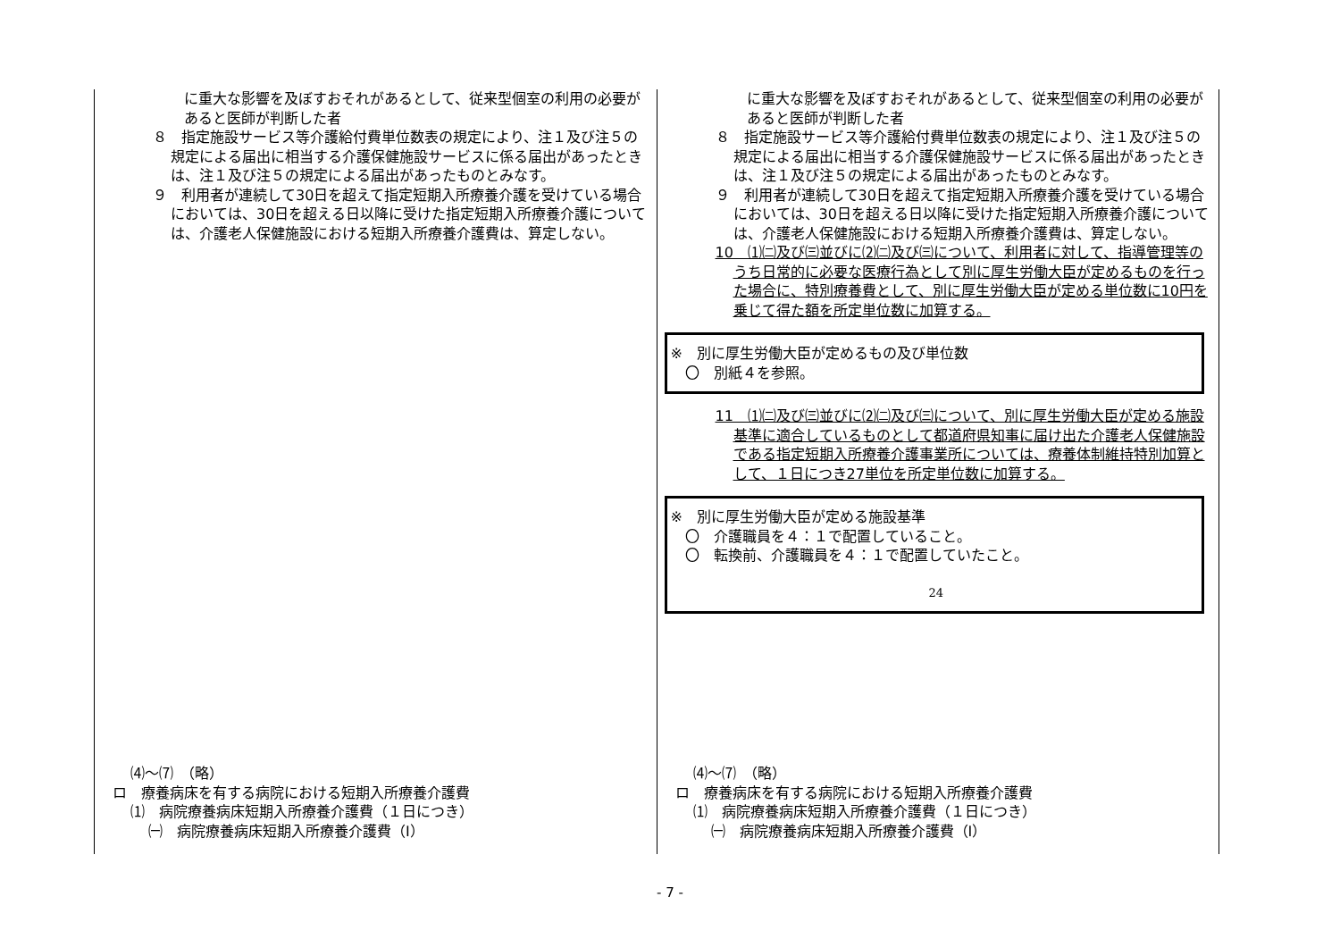に重大な影響を及ぼすおそれがあるとして、従来型個室の利用の必要があると医師が判断した者
８　指定施設サービス等介護給付費単位数表の規定により、注１及び注５の規定による届出に相当する介護保健施設サービスに係る届出があったときは、注１及び注５の規定による届出があったものとみなす。
９　利用者が連続して30日を超えて指定短期入所療養介護を受けている場合においては、30日を超える日以降に受けた指定短期入所療養介護については、介護老人保健施設における短期入所療養介護費は、算定しない。
⑷～⑺　（略）
ロ　療養病床を有する病院における短期入所療養介護費
⑴　病院療養病床短期入所療養介護費（１日につき）
㈠　病院療養病床短期入所療養介護費（Ⅰ）
に重大な影響を及ぼすおそれがあるとして、従来型個室の利用の必要があると医師が判断した者
８　指定施設サービス等介護給付費単位数表の規定により、注１及び注５の規定による届出に相当する介護保健施設サービスに係る届出があったときは、注１及び注５の規定による届出があったものとみなす。
９　利用者が連続して30日を超えて指定短期入所療養介護を受けている場合においては、30日を超える日以降に受けた指定短期入所療養介護については、介護老人保健施設における短期入所療養介護費は、算定しない。
10　⑴㈡及び㈢並びに⑵㈡及び㈢について、利用者に対して、指導管理等のうち日常的に必要な医療行為として別に厚生労働大臣が定めるものを行った場合に、特別療養費として、別に厚生労働大臣が定める単位数に10円を乗じて得た額を所定単位数に加算する。
※　別に厚生労働大臣が定めるもの及び単位数
　〇　別紙４を参照。
11　⑴㈡及び㈢並びに⑵㈡及び㈢について、別に厚生労働大臣が定める施設基準に適合しているものとして都道府県知事に届け出た介護老人保健施設である指定短期入所療養介護事業所については、療養体制維持特別加算として、１日につき27単位を所定単位数に加算する。
※　別に厚生労働大臣が定める施設基準
　〇　介護職員を４：１で配置していること。
　〇　転換前、介護職員を４：１で配置していたこと。
24
⑷～⑺　（略）
ロ　療養病床を有する病院における短期入所療養介護費
⑴　病院療養病床短期入所療養介護費（１日につき）
㈠　病院療養病床短期入所療養介護費（Ⅰ）
- 7 -